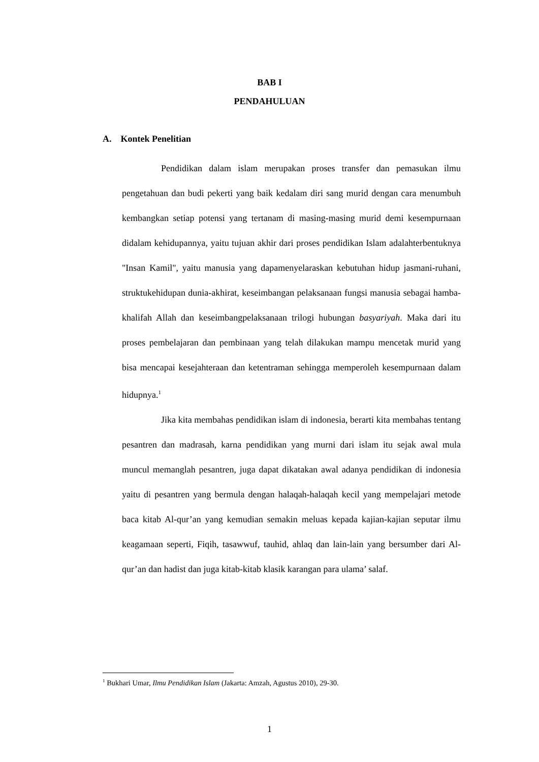BAB I
PENDAHULUAN
A. Kontek Penelitian
Pendidikan dalam islam merupakan proses transfer dan pemasukan ilmu pengetahuan dan budi pekerti yang baik kedalam diri sang murid dengan cara menumbuh kembangkan setiap potensi yang tertanam di masing-masing murid demi kesempurnaan didalam kehidupannya, yaitu tujuan akhir dari proses pendidikan Islam adalahterbentuknya "Insan Kamil", yaitu manusia yang dapamenyelaraskan kebutuhan hidup jasmani-ruhani, struktukehidupan dunia-akhirat, keseimbangan pelaksanaan fungsi manusia sebagai hamba-khalifah Allah dan keseimbangpelaksanaan trilogi hubungan basyariyah. Maka dari itu proses pembelajaran dan pembinaan yang telah dilakukan mampu mencetak murid yang bisa mencapai kesejahteraan dan ketentraman sehingga memperoleh kesempurnaan dalam hidupnya.<sup>1</sup>
Jika kita membahas pendidikan islam di indonesia, berarti kita membahas tentang pesantren dan madrasah, karna pendidikan yang murni dari islam itu sejak awal mula muncul memanglah pesantren, juga dapat dikatakan awal adanya pendidikan di indonesia yaitu di pesantren yang bermula dengan halaqah-halaqah kecil yang mempelajari metode baca kitab Al-qur’an yang kemudian semakin meluas kepada kajian-kajian seputar ilmu keagamaan seperti, Fiqih, tasawwuf, tauhid, ahlaq dan lain-lain yang bersumber dari Al-qur’an dan hadist dan juga kitab-kitab klasik karangan para ulama’ salaf.
<sup>1</sup> Bukhari Umar, Ilmu Pendidikan Islam (Jakarta: Amzah, Agustus 2010), 29-30.
1